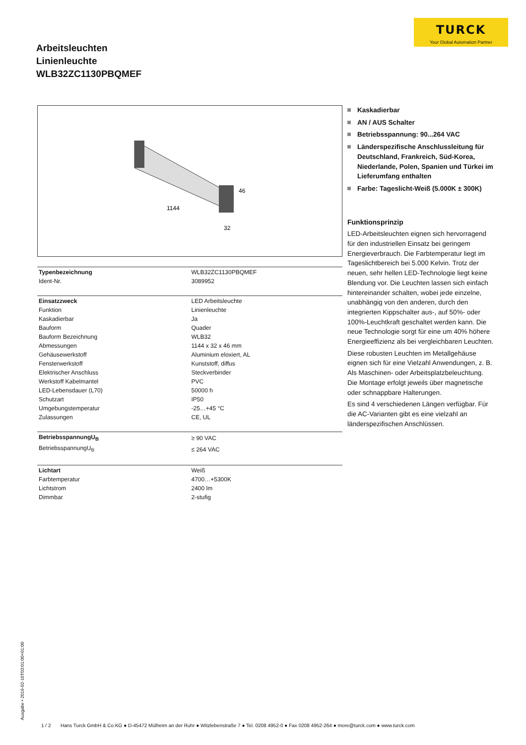TURCK
Your Global Automation Partner
Arbeitsleuchten
Linienleuchte
WLB32ZC1130PBQMEF
1144
46
32
| Typenbezeichnung | WLB32ZC1130PBQMEF |
| Ident-Nr. | 3089952 |
| Einsatzzweck | LED Arbeitsleuchte |
| Funktion | Linienleuchte |
| Kaskadierbar | Ja |
| Bauform | Quader |
| Bauform Bezeichnung | WLB32 |
| Abmessungen | 1144 x 32 x 46 mm |
| Gehäusewerkstoff | Aluminium eloxiert, AL |
| Fensterwerkstoff | Kunststoff, diffus |
| Elektrischer Anschluss | Steckverbinder |
| Werkstoff Kabelmantel | PVC |
| LED-Lebensdauer (L70) | 50000 h |
| Schutzart | IP50 |
| Umgebungstemperatur | -25…+45 °C |
| Zulassungen | CE, UL |
| BetriebsspannungU<sub>B</sub> | ≥ 90 VAC |
| BetriebsspannungU<sub>B</sub> | ≤ 264 VAC |
| Lichtart | Weiß |
| Farbtemperatur | 4700…+5300K |
| Lichtstrom | 2400 lm |
| Dimmbar | 2-stufig |
Kaskadierbar
AN / AUS Schalter
Betriebsspannung: 90...264 VAC
Länderspezifische Anschlussleitung für Deutschland, Frankreich, Süd-Korea, Niederlande, Polen, Spanien und Türkei im Lieferumfang enthalten
Farbe: Tageslicht-Weiß (5.000K ± 300K)
Funktionsprinzip
LED-Arbeitsleuchten eignen sich hervorragend für den industriellen Einsatz bei geringem Energieverbrauch. Die Farbtemperatur liegt im Tageslichtbereich bei 5.000 Kelvin. Trotz der neuen, sehr hellen LED-Technologie liegt keine Blendung vor. Die Leuchten lassen sich einfach hintereinander schalten, wobei jede einzelne, unabhängig von den anderen, durch den integrierten Kippschalter aus-, auf 50%- oder 100%-Leuchtkraft geschaltet werden kann. Die neue Technologie sorgt für eine um 40% höhere Energieeffizienz als bei vergleichbaren Leuchten.
Diese robusten Leuchten im Metallgehäuse eignen sich für eine Vielzahl Anwendungen, z. B. Als Maschinen- oder Arbeitsplatzbeleuchtung. Die Montage erfolgt jeweils über magnetische oder schnappbare Halterungen.
Es sind 4 verschiedenen Längen verfügbar. Für die AC-Varianten gibt es eine vielzahl an länderspezifischen Anschlüssen.
Ausgabe • 2019-02-10T03:01:00+01:00
1 / 2 Hans Turck GmbH & Co.KG ● D-45472 Mülheim an der Ruhr ● Witzlebenstraße 7 ● Tel. 0208 4952-0 ● Fax 0208 4952-264 ● more@turck.com ● www.turck.com